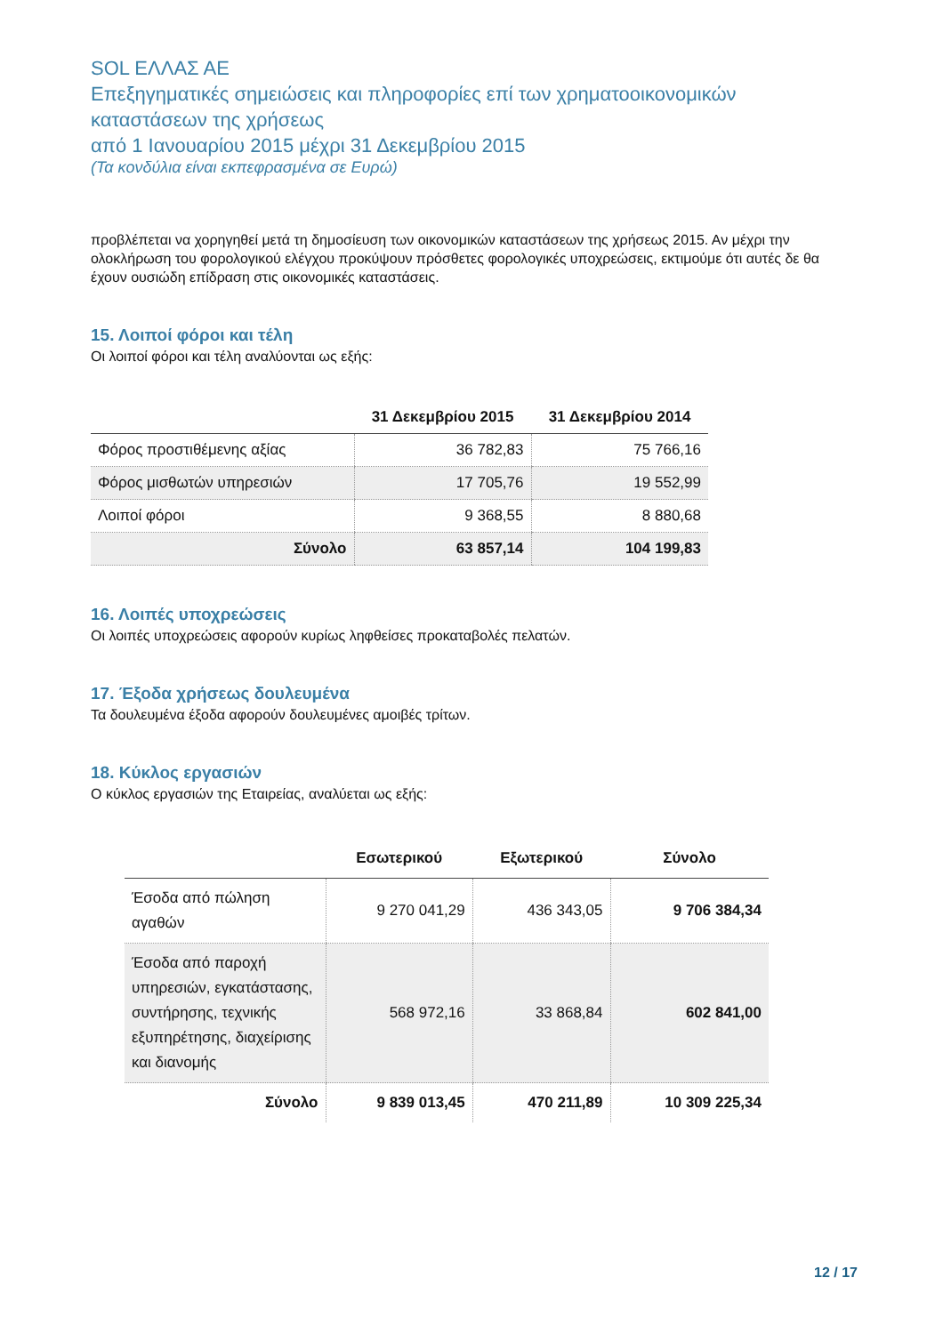SOL ΕΛΛΑΣ ΑΕ
Επεξηγηματικές σημειώσεις και πληροφορίες επί των χρηματοοικονομικών καταστάσεων της χρήσεως
από 1 Ιανουαρίου 2015 μέχρι 31 Δεκεμβρίου 2015
(Τα κονδύλια είναι εκπεφρασμένα σε Ευρώ)
προβλέπεται να χορηγηθεί μετά τη δημοσίευση των οικονομικών καταστάσεων της χρήσεως 2015. Αν μέχρι την ολοκλήρωση του φορολογικού ελέγχου προκύψουν πρόσθετες φορολογικές υποχρεώσεις, εκτιμούμε ότι αυτές δε θα έχουν ουσιώδη επίδραση στις οικονομικές καταστάσεις.
15. Λοιποί φόροι και τέλη
Οι λοιποί φόροι και τέλη αναλύονται ως εξής:
| | 31 Δεκεμβρίου 2015 | 31 Δεκεμβρίου 2014 |
| --- | --- | --- |
| Φόρος προστιθέμενης αξίας | 36 782,83 | 75 766,16 |
| Φόρος μισθωτών υπηρεσιών | 17 705,76 | 19 552,99 |
| Λοιποί φόροι | 9 368,55 | 8 880,68 |
| Σύνολο | 63 857,14 | 104 199,83 |
16. Λοιπές υποχρεώσεις
Οι λοιπές υποχρεώσεις αφορούν κυρίως ληφθείσες προκαταβολές πελατών.
17. Έξοδα χρήσεως δουλευμένα
Τα δουλευμένα έξοδα αφορούν δουλευμένες αμοιβές τρίτων.
18. Κύκλος εργασιών
Ο κύκλος εργασιών της Εταιρείας, αναλύεται ως εξής:
| | Εσωτερικού | Εξωτερικού | Σύνολο |
| --- | --- | --- | --- |
| Έσοδα από πώληση αγαθών | 9 270 041,29 | 436 343,05 | 9 706 384,34 |
| Έσοδα από παροχή υπηρεσιών, εγκατάστασης, συντήρησης, τεχνικής εξυπηρέτησης, διαχείρισης και διανομής | 568 972,16 | 33 868,84 | 602 841,00 |
| Σύνολο | 9 839 013,45 | 470 211,89 | 10 309 225,34 |
12 / 17